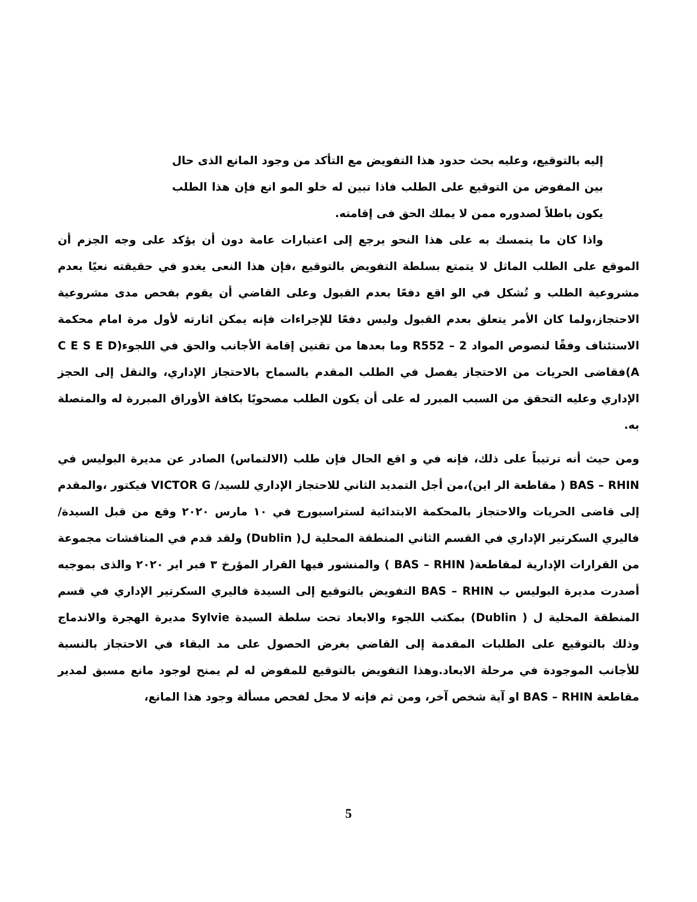إليه بالتوقيع، وعليه بحث حدود هذا التفويض مع التأكد من وجود المانع الذى حال بين المفوض من التوقيع على الطلب فاذا تبين له خلو المو انع فإن هذا الطلب يكون باطلاً لصدوره ممن لا يملك الحق فى إقامته.
واذا كان ما يتمسك به على هذا النحو يرجع إلى اعتبارات عامة دون أن يؤكد على وجه الجزم أن الموقع على الطلب الماثل لا يتمتع بسلطة التفويض بالتوقيع ،فإن هذا النعى يغدو في حقيقته نعيًا بعدم مشروعية الطلب و تُشكل في الو اقع دفعًا بعدم القبول وعلى القاضي أن يقوم بفحص مدى مشروعية الاحتجاز،ولما كان الأمر يتعلق بعدم القبول وليس دفعًا للإجراءات فإنه يمكن اثارته لأول مرة امام محكمة الاستئناف وفقًا لنصوص المواد 2 – R552 وما بعدها من تقنين إقامة الأجانب والحق في اللجوء(C E S E D A)فقاضى الحريات من الاحتجاز يفصل في الطلب المقدم بالسماح بالاحتجاز الإداري، والنقل إلى الحجز الإداري وعليه التحقق من السبب المبرر له على أن يكون الطلب مصحوبًا بكافة الأوراق المبررة له والمتصلة به.
ومن حيث أنه ترتيباً على ذلك، فإنه في و اقع الحال فإن طلب (الالتماس) الصادر عن مديرة البوليس في BAS – RHIN ( مقاطعة الر اين)،من أجل التمديد الثاني للاحتجاز الإداري للسيد/ VICTOR G فيكتور ،والمقدم إلى قاضى الحريات والاحتجاز بالمحكمة الابتدائية لستراسبورج في ١٠ مارس ٢٠٢٠ وقع من قبل السيدة/ فاليري السكرتير الإداري في القسم الثاني المنطقة المحلية ل( Dublin) ولقد قدم في المناقشات مجموعة من القرارات الإدارية لمقاطعة( BAS – RHIN ) والمنشور فيها القرار المؤرخ ٣ فبر اير ٢٠٢٠ والذى بموجبه أصدرت مديرة البوليس ب BAS – RHIN التفويض بالتوقيع إلى السيدة فاليري السكرتير الإداري في قسم المنطقة المحلية ل ( Dublin) بمكتب اللجوء والابعاد تحت سلطة السيدة Sylvie مديرة الهجرة والاندماج وذلك بالتوقيع على الطلبات المقدمة إلى القاضي بغرض الحصول على مد البقاء في الاحتجاز بالنسبة للأجانب الموجودة في مرحلة الابعاد.وهذا التفويض بالتوقيع للمفوض له لم يمنح لوجود مانع مسبق لمدير مقاطعة BAS – RHIN او آية شخص آخر، ومن ثم فإنه لا محل لفحص مسألة وجود هذا المانع،
5